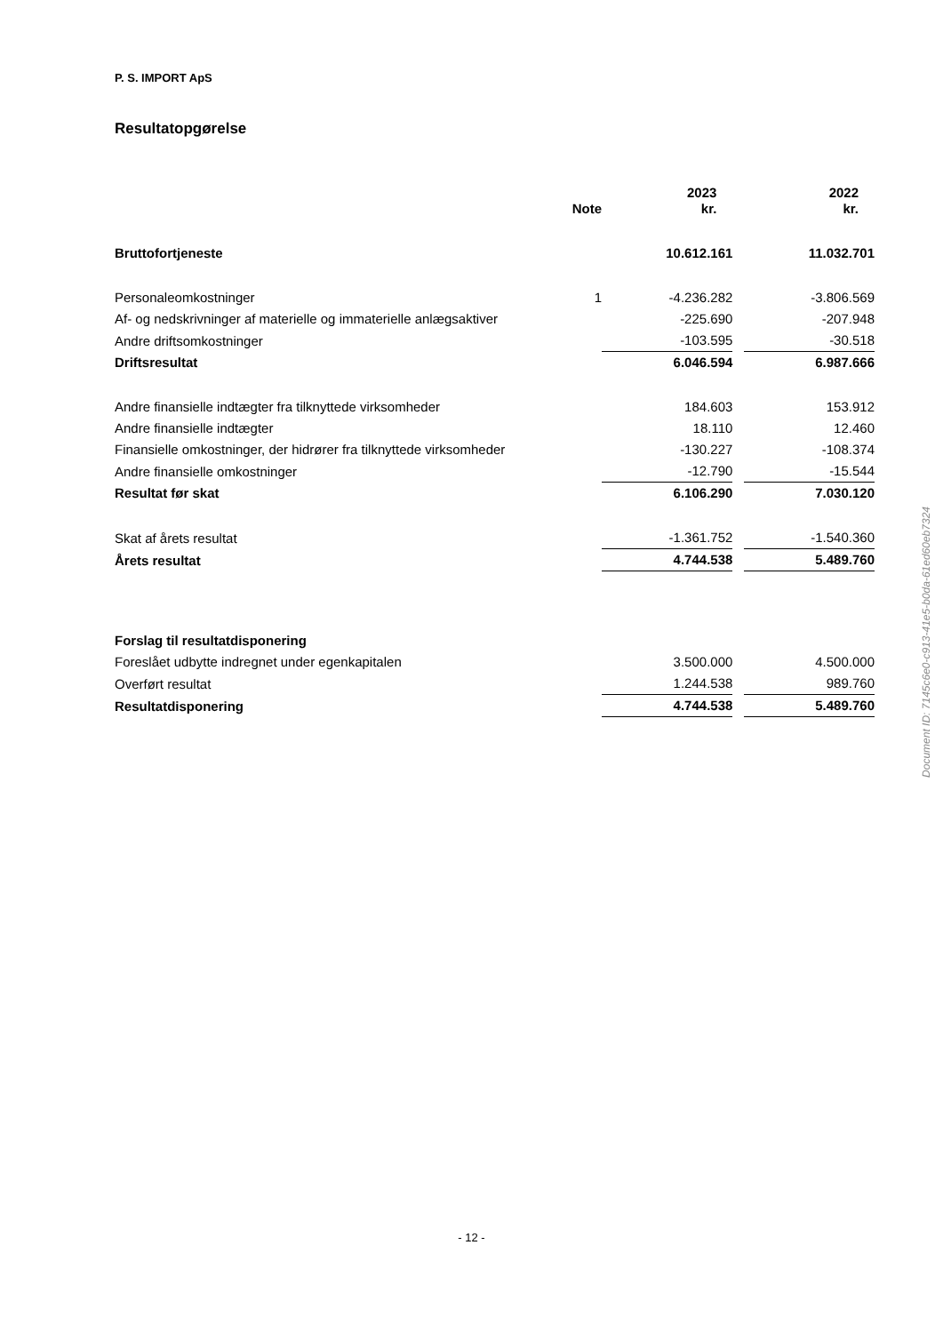P. S. IMPORT ApS
Resultatopgørelse
| | Note | 2023 kr. | | 2022 kr. |
| --- | --- | --- | --- | --- |
| Bruttofortjeneste | | 10.612.161 | | 11.032.701 |
| Personaleomkostninger | 1 | -4.236.282 | | -3.806.569 |
| Af- og nedskrivninger af materielle og immaterielle anlægsaktiver | | -225.690 | | -207.948 |
| Andre driftsomkostninger | | -103.595 | | -30.518 |
| Driftsresultat | | 6.046.594 | | 6.987.666 |
| Andre finansielle indtægter fra tilknyttede virksomheder | | 184.603 | | 153.912 |
| Andre finansielle indtægter | | 18.110 | | 12.460 |
| Finansielle omkostninger, der hidrører fra tilknyttede virksomheder | | -130.227 | | -108.374 |
| Andre finansielle omkostninger | | -12.790 | | -15.544 |
| Resultat før skat | | 6.106.290 | | 7.030.120 |
| Skat af årets resultat | | -1.361.752 | | -1.540.360 |
| Årets resultat | | 4.744.538 | | 5.489.760 |
| Forslag til resultatdisponering | | | | |
| Foreslået udbytte indregnet under egenkapitalen | | 3.500.000 | | 4.500.000 |
| Overført resultat | | 1.244.538 | | 989.760 |
| Resultatdisponering | | 4.744.538 | | 5.489.760 |
Document ID: 7145c6e0-c913-41e5-b0da-61ed60eb7324
- 12 -